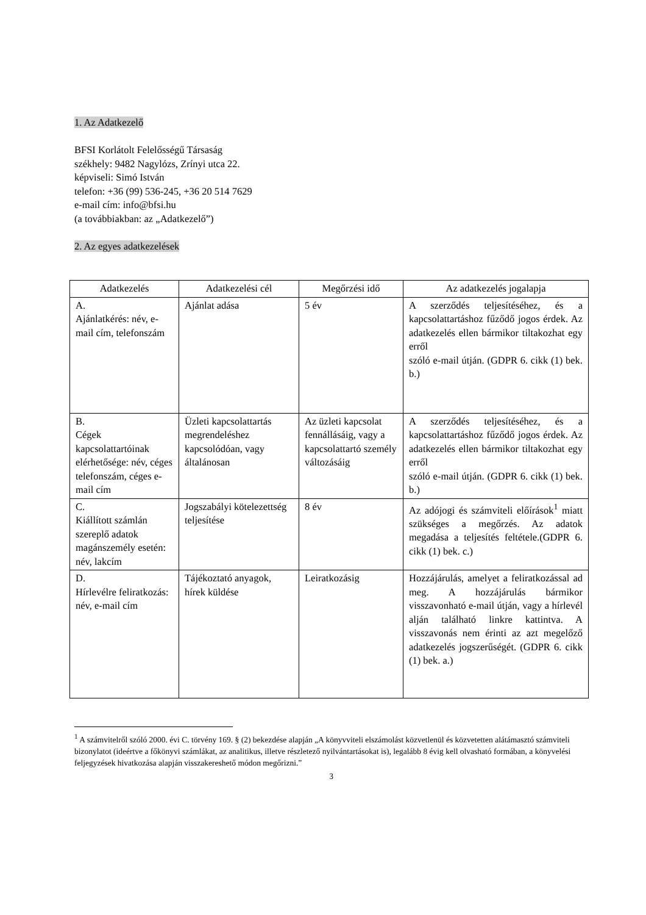1. Az Adatkezelő
BFSI Korlátolt Felelősségű Társaság
székhely: 9482 Nagylózs, Zrínyi utca 22.
képviseli: Simó István
telefon: +36 (99) 536-245, +36 20 514 7629
e-mail cím: info@bfsi.hu
(a továbbiakban: az „Adatkezelő”)
2. Az egyes adatkezelések
| Adatkezelés | Adatkezelési cél | Megőrzési idő | Az adatkezelés jogalapja |
| --- | --- | --- | --- |
| A. Ajánlatkérés: név, e-mail cím, telefonszám | Ajánlat adása | 5 év | A szerződés teljesítéséhez, és a kapcsolattartáshoz fűződő jogos érdek. Az adatkezelés ellen bármikor tiltakozhat egy erről szóló e-mail útján. (GDPR 6. cikk (1) bek. b.) |
| B. Cégek kapcsolattartóinak elérhetősége: név, céges telefonszám, céges e-mail cím | Üzleti kapcsolattartás megrendeléshez kapcsolódóan, vagy általánosan | Az üzleti kapcsolat fennállásáig, vagy a kapcsolattartó személy változásáig | A szerződés teljesítéséhez, és a kapcsolattartáshoz fűződő jogos érdek. Az adatkezelés ellen bármikor tiltakozhat egy erről szóló e-mail útján. (GDPR 6. cikk (1) bek. b.) |
| C. Kiállított számlán szereplő adatok magánszemély esetén: név, lakcím | Jogszabályi kötelezettség teljesítése | 8 év | Az adójogi és számviteli előírások<sup>1</sup> miatt szükséges a megőrzés. Az adatok megadása a teljesítés feltétele.(GDPR 6. cikk (1) bek. c.) |
| D. Hírlevélre feliratkozás: név, e-mail cím | Tájékoztató anyagok, hírek küldése | Leiratkozásig | Hozzájárulás, amelyet a feliratkozással ad meg. A hozzájárulás bármikor visszavonható e-mail útján, vagy a hírlevél alján található linkre kattintva. A visszavonás nem érinti az azt megelőző adatkezelés jogszerűségét. (GDPR 6. cikk (1) bek. a.) |
<sup>1</sup> A számvitelről szóló 2000. évi C. törvény 169. § (2) bekezdése alapján „A könyvviteli elszámolást közvetlenül és közvetetten alátámasztó számviteli bizonylatot (ideértve a főkönyvi számlákat, az analitikus, illetve részletező nyilvántartásokat is), legalább 8 évig kell olvasható formában, a könyvelési feljegyzések hivatkozása alapján visszakereshető módon megőrizni.”
3